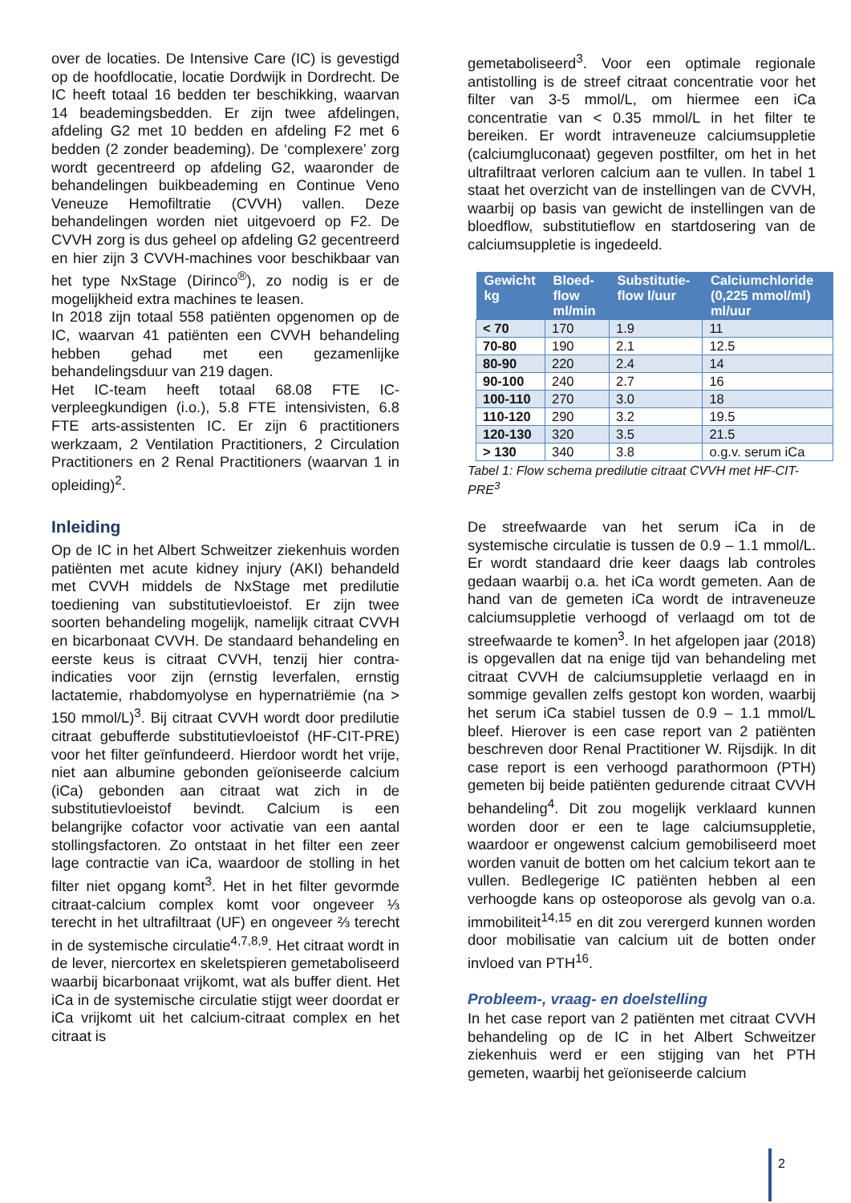over de locaties. De Intensive Care (IC) is gevestigd op de hoofdlocatie, locatie Dordwijk in Dordrecht. De IC heeft totaal 16 bedden ter beschikking, waarvan 14 beademingsbedden. Er zijn twee afdelingen, afdeling G2 met 10 bedden en afdeling F2 met 6 bedden (2 zonder beademing). De ‘complexere’ zorg wordt gecentreerd op afdeling G2, waaronder de behandelingen buikbeademing en Continue Veno Veneuze Hemofiltratie (CVVH) vallen. Deze behandelingen worden niet uitgevoerd op F2. De CVVH zorg is dus geheel op afdeling G2 gecentreerd en hier zijn 3 CVVH-machines voor beschikbaar van het type NxStage (Dirinco<sup>®</sup>), zo nodig is er de mogelijkheid extra machines te leasen.
In 2018 zijn totaal 558 patiënten opgenomen op de IC, waarvan 41 patiënten een CVVH behandeling hebben gehad met een gezamenlijke behandelingsduur van 219 dagen.
Het IC-team heeft totaal 68.08 FTE IC-verpleegkundigen (i.o.), 5.8 FTE intensivisten, 6.8 FTE arts-assistenten IC. Er zijn 6 practitioners werkzaam, 2 Ventilation Practitioners, 2 Circulation Practitioners en 2 Renal Practitioners (waarvan 1 in opleiding)<sup>2</sup>.
Inleiding
Op de IC in het Albert Schweitzer ziekenhuis worden patiënten met acute kidney injury (AKI) behandeld met CVVH middels de NxStage met predilutie toediening van substitutievloeistof. Er zijn twee soorten behandeling mogelijk, namelijk citraat CVVH en bicarbonaat CVVH. De standaard behandeling en eerste keus is citraat CVVH, tenzij hier contra-indicaties voor zijn (ernstig leverfalen, ernstig lactatemie, rhabdomyolyse en hypernatriëmie (na > 150 mmol/L)<sup>3</sup>. Bij citraat CVVH wordt door predilutie citraat gebufferde substitutievloeistof (HF-CIT-PRE) voor het filter geïnfundeerd. Hierdoor wordt het vrije, niet aan albumine gebonden geïoniseerde calcium (iCa) gebonden aan citraat wat zich in de substitutievloeistof bevindt. Calcium is een belangrijke cofactor voor activatie van een aantal stollingsfactoren. Zo ontstaat in het filter een zeer lage contractie van iCa, waardoor de stolling in het filter niet opgang komt<sup>3</sup>. Het in het filter gevormde citraat-calcium complex komt voor ongeveer ⅓ terecht in het ultrafiltraat (UF) en ongeveer ⅔ terecht in de systemische circulatie<sup>4,7,8,9</sup>. Het citraat wordt in de lever, niercortex en skeletspieren gemetaboliseerd waarbij bicarbonaat vrijkomt, wat als buffer dient. Het iCa in de systemische circulatie stijgt weer doordat er iCa vrijkomt uit het calcium-citraat complex en het citraat is
gemetaboliseerd<sup>3</sup>. Voor een optimale regionale antistolling is de streef citraat concentratie voor het filter van 3-5 mmol/L, om hiermee een iCa concentratie van < 0.35 mmol/L in het filter te bereiken. Er wordt intraveneuze calciumsuppletie (calciumgluconaat) gegeven postfilter, om het in het ultrafiltraat verloren calcium aan te vullen. In tabel 1 staat het overzicht van de instellingen van de CVVH, waarbij op basis van gewicht de instellingen van de bloedflow, substitutieflow en startdosering van de calciumsuppletie is ingedeeld.
| Gewicht kg | Bloed-flow ml/min | Substitutie-flow l/uur | Calciumchloride (0,225 mmol/ml) ml/uur |
| --- | --- | --- | --- |
| < 70 | 170 | 1.9 | 11 |
| 70-80 | 190 | 2.1 | 12.5 |
| 80-90 | 220 | 2.4 | 14 |
| 90-100 | 240 | 2.7 | 16 |
| 100-110 | 270 | 3.0 | 18 |
| 110-120 | 290 | 3.2 | 19.5 |
| 120-130 | 320 | 3.5 | 21.5 |
| > 130 | 340 | 3.8 | o.g.v. serum iCa |
Tabel 1: Flow schema predilutie citraat CVVH met HF-CIT-PRE<sup>3</sup>
De streefwaarde van het serum iCa in de systemische circulatie is tussen de 0.9 – 1.1 mmol/L. Er wordt standaard drie keer daags lab controles gedaan waarbij o.a. het iCa wordt gemeten. Aan de hand van de gemeten iCa wordt de intraveneuze calciumsuppletie verhoogd of verlaagd om tot de streefwaarde te komen<sup>3</sup>. In het afgelopen jaar (2018) is opgevallen dat na enige tijd van behandeling met citraat CVVH de calciumsuppletie verlaagd en in sommige gevallen zelfs gestopt kon worden, waarbij het serum iCa stabiel tussen de 0.9 – 1.1 mmol/L bleef. Hierover is een case report van 2 patiënten beschreven door Renal Practitioner W. Rijsdijk. In dit case report is een verhoogd parathormoon (PTH) gemeten bij beide patiënten gedurende citraat CVVH behandeling<sup>4</sup>. Dit zou mogelijk verklaard kunnen worden door er een te lage calciumsuppletie, waardoor er ongewenst calcium gemobiliseerd moet worden vanuit de botten om het calcium tekort aan te vullen. Bedlegerige IC patiënten hebben al een verhoogde kans op osteoporose als gevolg van o.a. immobiliteit<sup>14,15</sup> en dit zou verergerd kunnen worden door mobilisatie van calcium uit de botten onder invloed van PTH<sup>16</sup>.
Probleem-, vraag- en doelstelling
In het case report van 2 patiënten met citraat CVVH behandeling op de IC in het Albert Schweitzer ziekenhuis werd er een stijging van het PTH gemeten, waarbij het geïoniseerde calcium
2